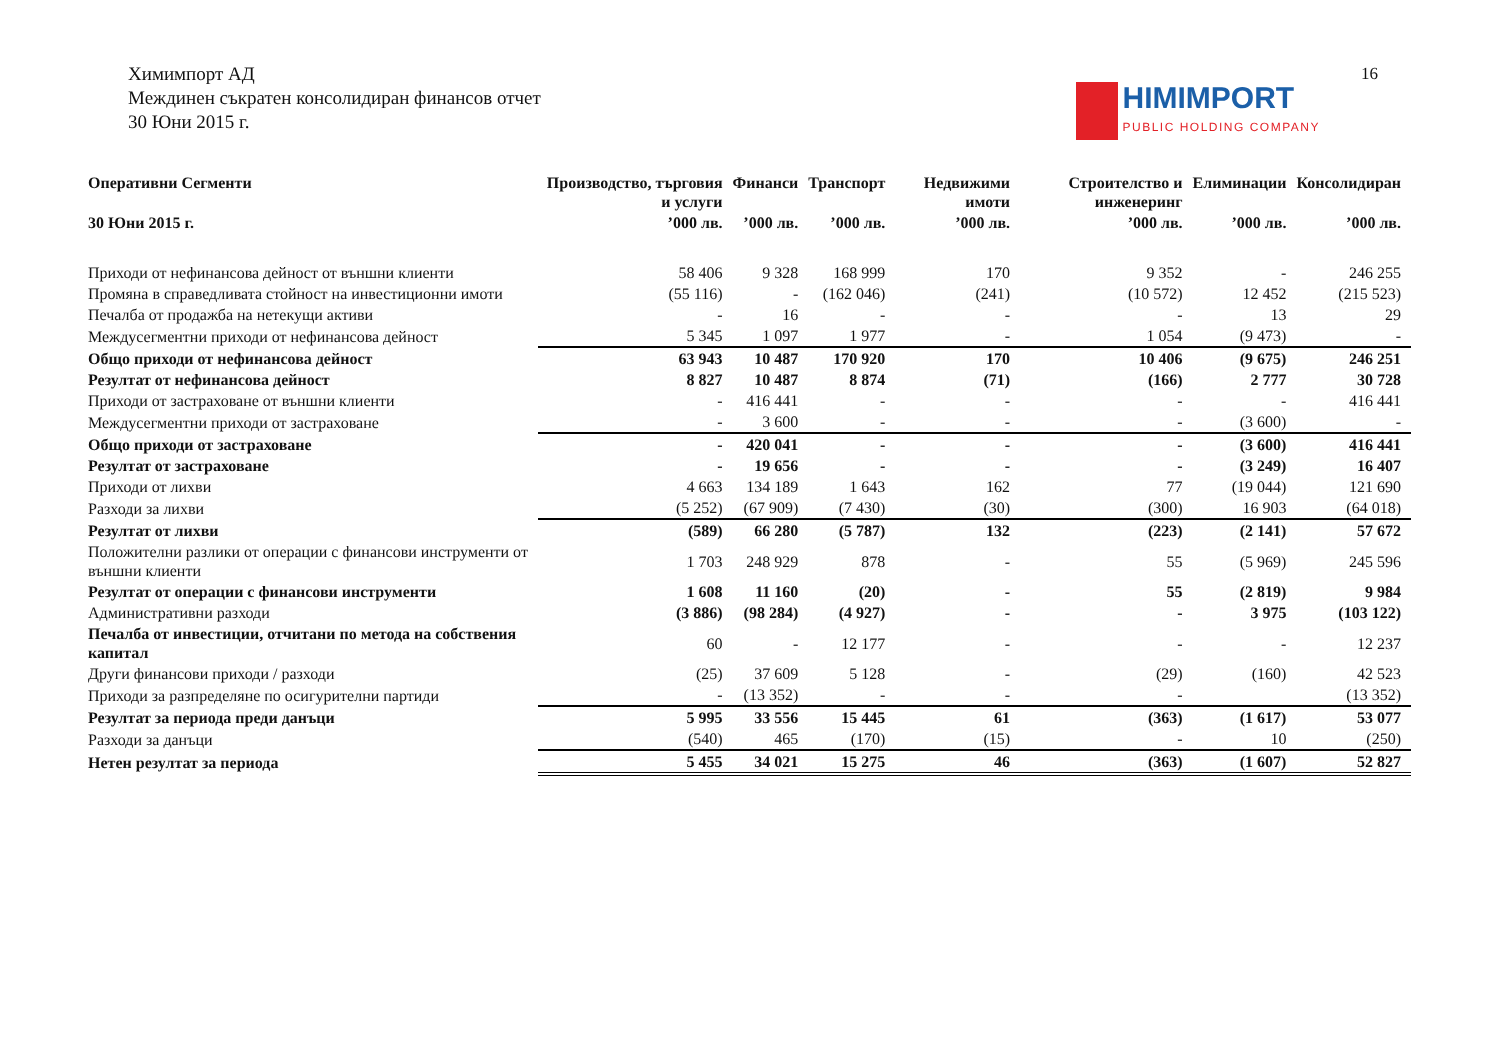Химимпорт АД
Междинен съкратен консолидиран финансов отчет
30 Юни 2015 г.
16
HIMIMPORT PUBLIC HOLDING COMPANY
| Оперативни Сегменти | Производство, търговия и услуги | Финанси | Транспорт | Недвижими имоти | Строителство и инженеринг | Елиминации | Консолидиран |
| --- | --- | --- | --- | --- | --- | --- | --- |
| 30 Юни 2015 г. | ’000 лв. | ’000 лв. | ’000 лв. | ’000 лв. | ’000 лв. | ’000 лв. | ’000 лв. |
| Приходи от нефинансова дейност от външни клиенти | 58 406 | 9 328 | 168 999 | 170 | 9 352 | - | 246 255 |
| Промяна в справедливата стойност на инвестиционни имоти | (55 116) | - | (162 046) | (241) | (10 572) | 12 452 | (215 523) |
| Печалба от продажба на нетекущи активи | - | 16 | - | - | - | 13 | 29 |
| Междусегментни приходи от нефинансова дейност | 5 345 | 1 097 | 1 977 | - | 1 054 | (9 473) | - |
| Общо приходи от нефинансова дейност | 63 943 | 10 487 | 170 920 | 170 | 10 406 | (9 675) | 246 251 |
| Резултат от нефинансова дейност | 8 827 | 10 487 | 8 874 | (71) | (166) | 2 777 | 30 728 |
| Приходи от застраховане от външни клиенти | - | 416 441 | - | - | - | - | 416 441 |
| Междусегментни приходи от застраховане | - | 3 600 | - | - | - | (3 600) | - |
| Общо приходи от застраховане | - | 420 041 | - | - | - | (3 600) | 416 441 |
| Резултат от застраховане | - | 19 656 | - | - | - | (3 249) | 16 407 |
| Приходи от лихви | 4 663 | 134 189 | 1 643 | 162 | 77 | (19 044) | 121 690 |
| Разходи за лихви | (5 252) | (67 909) | (7 430) | (30) | (300) | 16 903 | (64 018) |
| Резултат от лихви | (589) | 66 280 | (5 787) | 132 | (223) | (2 141) | 57 672 |
| Положителни разлики от операции с финансови инструменти от външни клиенти | 1 703 | 248 929 | 878 | - | 55 | (5 969) | 245 596 |
| Резултат от операции с финансови инструменти | 1 608 | 11 160 | (20) | - | 55 | (2 819) | 9 984 |
| Административни разходи | (3 886) | (98 284) | (4 927) | - | - | 3 975 | (103 122) |
| Печалба от инвестиции, отчитани по метода на собствения капитал | 60 | - | 12 177 | - | - | - | 12 237 |
| Други финансови приходи / разходи | (25) | 37 609 | 5 128 | - | (29) | (160) | 42 523 |
| Приходи за разпределяне по осигурителни партиди | - | (13 352) | - | - | - | | (13 352) |
| Резултат за периода преди данъци | 5 995 | 33 556 | 15 445 | 61 | (363) | (1 617) | 53 077 |
| Разходи за данъци | (540) | 465 | (170) | (15) | - | 10 | (250) |
| Нетен резултат за периода | 5 455 | 34 021 | 15 275 | 46 | (363) | (1 607) | 52 827 |